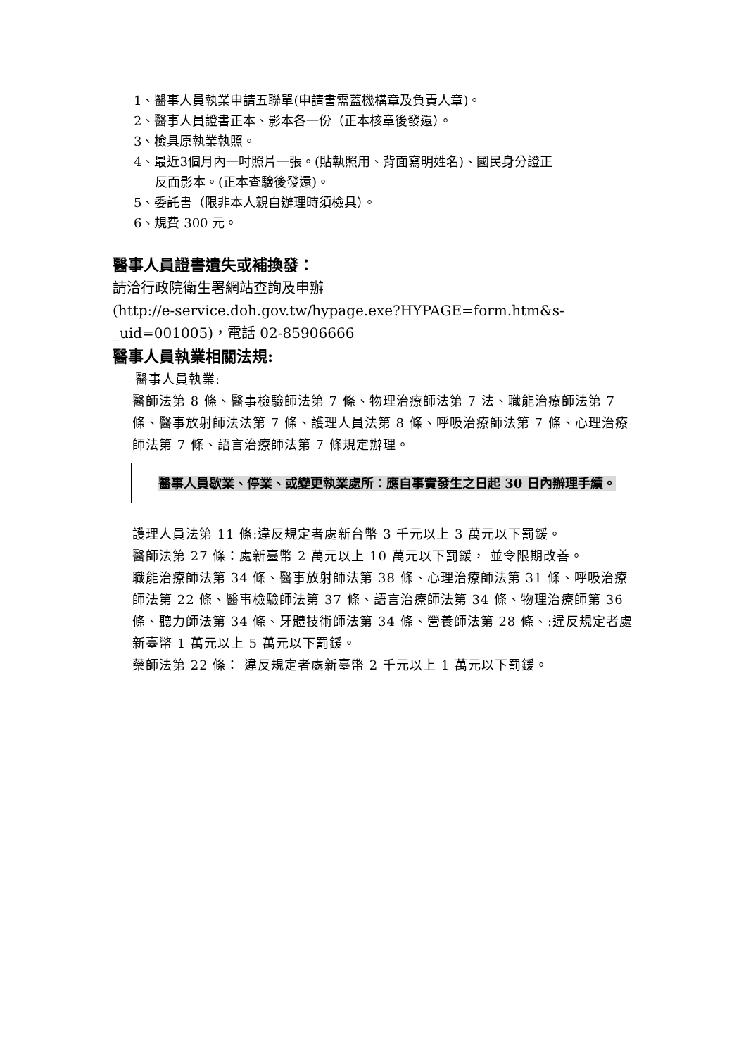1、醫事人員執業申請五聯單(申請書需蓋機構章及負責人章)。
2、醫事人員證書正本、影本各一份（正本核章後發還）。
3、檢具原執業執照。
4、最近3個月內一吋照片一張。(貼執照用、背面寫明姓名)、國民身分證正
反面影本。(正本查驗後發還)。
5、委託書（限非本人親自辦理時須檢具）。
6、規費 300 元。
醫事人員證書遺失或補換發：
請洽行政院衛生署網站查詢及申辦
(http://e-service.doh.gov.tw/hypage.exe?HYPAGE=form.htm&s-
_uid=001005)，電話 02-85906666
醫事人員執業相關法規:
醫事人員執業:
醫師法第 8 條、醫事檢驗師法第 7 條、物理治療師法第 7 法、職能治療師法第 7 條、醫事放射師法法第 7 條、護理人員法第 8 條、呼吸治療師法第 7 條、心理治療師法第 7 條、語言治療師法第 7 條規定辦理。
醫事人員歇業、停業、或變更執業處所：應自事實發生之日起 30 日內辦理手續。
護理人員法第 11 條:違反規定者處新台幣 3 千元以上 3 萬元以下罰鍰。
醫師法第 27 條：處新臺幣 2 萬元以上 10 萬元以下罰鍰， 並令限期改善。
職能治療師法第 34 條、醫事放射師法第 38 條、心理治療師法第 31 條、呼吸治療師法第 22 條、醫事檢驗師法第 37 條、語言治療師法第 34 條、物理治療師第 36 條、聽力師法第 34 條、牙體技術師法第 34 條、營養師法第 28 條、:違反規定者處新臺幣 1 萬元以上 5 萬元以下罰鍰。
藥師法第 22 條： 違反規定者處新臺幣 2 千元以上 1 萬元以下罰鍰。